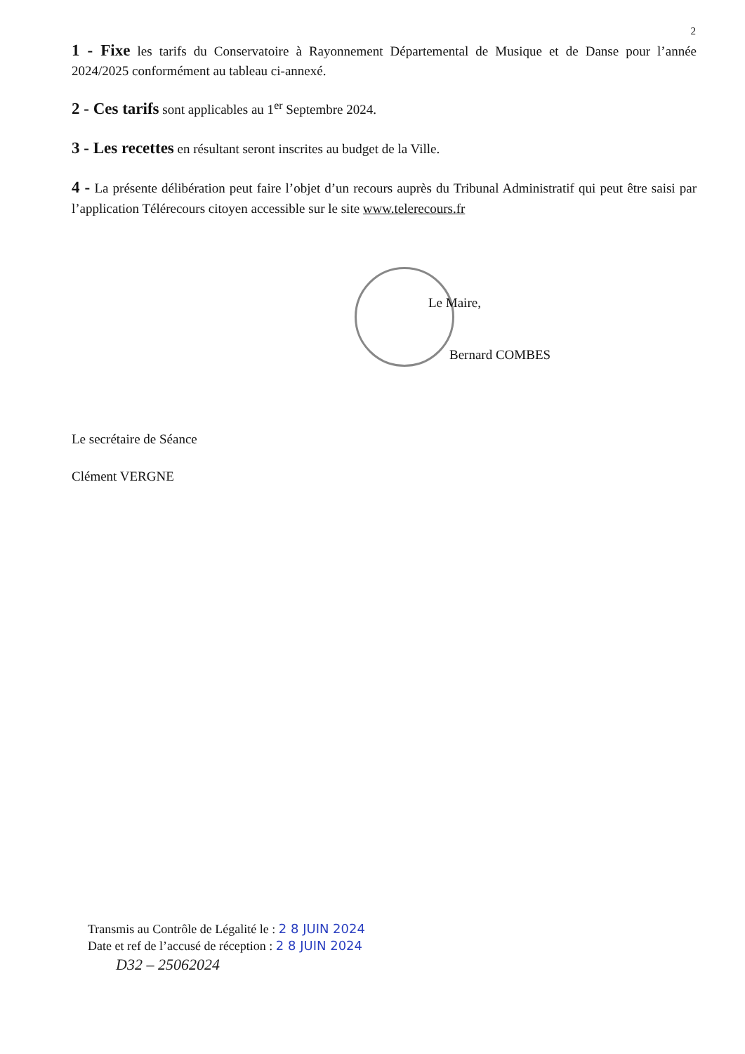2
1 - Fixe les tarifs du Conservatoire à Rayonnement Départemental de Musique et de Danse pour l’année 2024/2025 conformément au tableau ci-annexé.
2 - Ces tarifs sont applicables au 1<sup>er</sup> Septembre 2024.
3 - Les recettes en résultant seront inscrites au budget de la Ville.
4 - La présente délibération peut faire l’objet d’un recours auprès du Tribunal Administratif qui peut être saisi par l’application Télérecours citoyen accessible sur le site www.telerecours.fr
Le Maire,
Bernard COMBES
Le secrétaire de Séance
Clément VERGNE
Transmis au Contrôle de Légalité le : 2 8 JUIN 2024
Date et ref de l’accusé de réception : 2 8 JUIN 2024
D32 – 25062024